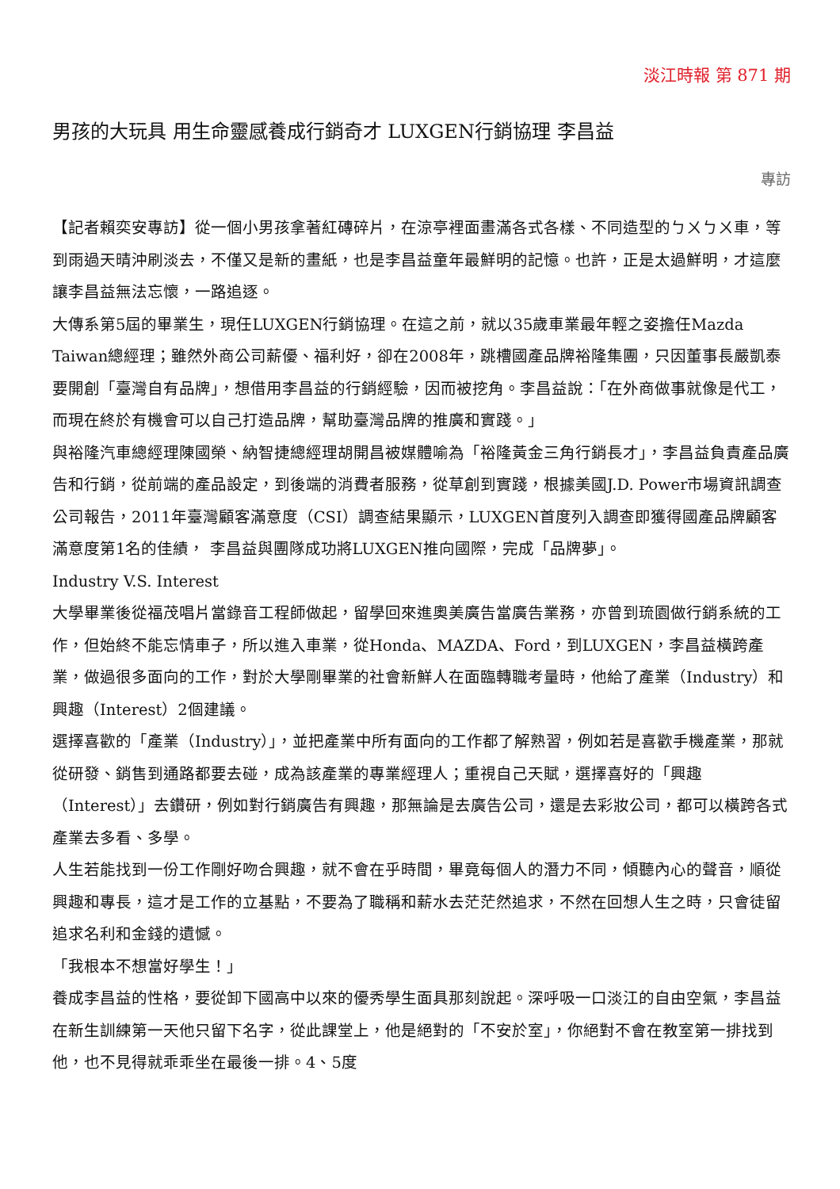淡江時報 第 871 期
男孩的大玩具 用生命靈感養成行銷奇才 LUXGEN行銷協理 李昌益
專訪
【記者賴奕安專訪】從一個小男孩拿著紅磚碎片，在涼亭裡面畫滿各式各樣、不同造型的ㄅㄨㄅㄨ車，等到雨過天晴沖刷淡去，不僅又是新的畫紙，也是李昌益童年最鮮明的記憶。也許，正是太過鮮明，才這麼讓李昌益無法忘懷，一路追逐。
大傳系第5屆的畢業生，現任LUXGEN行銷協理。在這之前，就以35歲車業最年輕之姿擔任Mazda Taiwan總經理；雖然外商公司薪優、福利好，卻在2008年，跳槽國產品牌裕隆集團，只因董事長嚴凱泰要開創「臺灣自有品牌」，想借用李昌益的行銷經驗，因而被挖角。李昌益說：「在外商做事就像是代工，而現在終於有機會可以自己打造品牌，幫助臺灣品牌的推廣和實踐。」
與裕隆汽車總經理陳國榮、納智捷總經理胡開昌被媒體喻為「裕隆黃金三角行銷長才」，李昌益負責產品廣告和行銷，從前端的產品設定，到後端的消費者服務，從草創到實踐，根據美國J.D. Power市場資訊調查公司報告，2011年臺灣顧客滿意度（CSI）調查結果顯示，LUXGEN首度列入調查即獲得國產品牌顧客滿意度第1名的佳績， 李昌益與團隊成功將LUXGEN推向國際，完成「品牌夢」。
Industry V.S. Interest
大學畢業後從福茂唱片當錄音工程師做起，留學回來進奧美廣告當廣告業務，亦曾到琉園做行銷系統的工作，但始終不能忘情車子，所以進入車業，從Honda、MAZDA、Ford，到LUXGEN，李昌益橫跨產業，做過很多面向的工作，對於大學剛畢業的社會新鮮人在面臨轉職考量時，他給了產業（Industry）和興趣（Interest）2個建議。
選擇喜歡的「產業（Industry）」，並把產業中所有面向的工作都了解熟習，例如若是喜歡手機產業，那就從研發、銷售到通路都要去碰，成為該產業的專業經理人；重視自己天賦，選擇喜好的「興趣（Interest）」去鑽研，例如對行銷廣告有興趣，那無論是去廣告公司，還是去彩妝公司，都可以橫跨各式產業去多看、多學。
人生若能找到一份工作剛好吻合興趣，就不會在乎時間，畢竟每個人的潛力不同，傾聽內心的聲音，順從興趣和專長，這才是工作的立基點，不要為了職稱和薪水去茫茫然追求，不然在回想人生之時，只會徒留追求名利和金錢的遺憾。
「我根本不想當好學生！」
養成李昌益的性格，要從卸下國高中以來的優秀學生面具那刻說起。深呼吸一口淡江的自由空氣，李昌益在新生訓練第一天他只留下名字，從此課堂上，他是絕對的「不安於室」，你絕對不會在教室第一排找到他，也不見得就乖乖坐在最後一排。4、5度